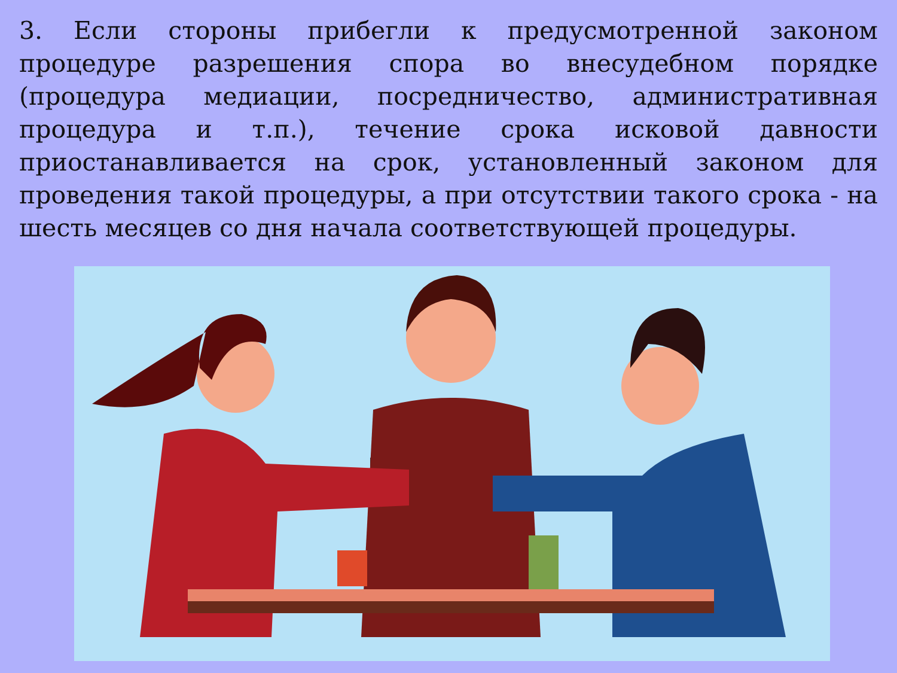3. Если стороны прибегли к предусмотренной законом процедуре разрешения спора во внесудебном порядке (процедура медиации, посредничество, административная процедура и т.п.), течение срока исковой давности приостанавливается на срок, установленный законом для проведения такой процедуры, а при отсутствии такого срока - на шесть месяцев со дня начала соответствующей процедуры.